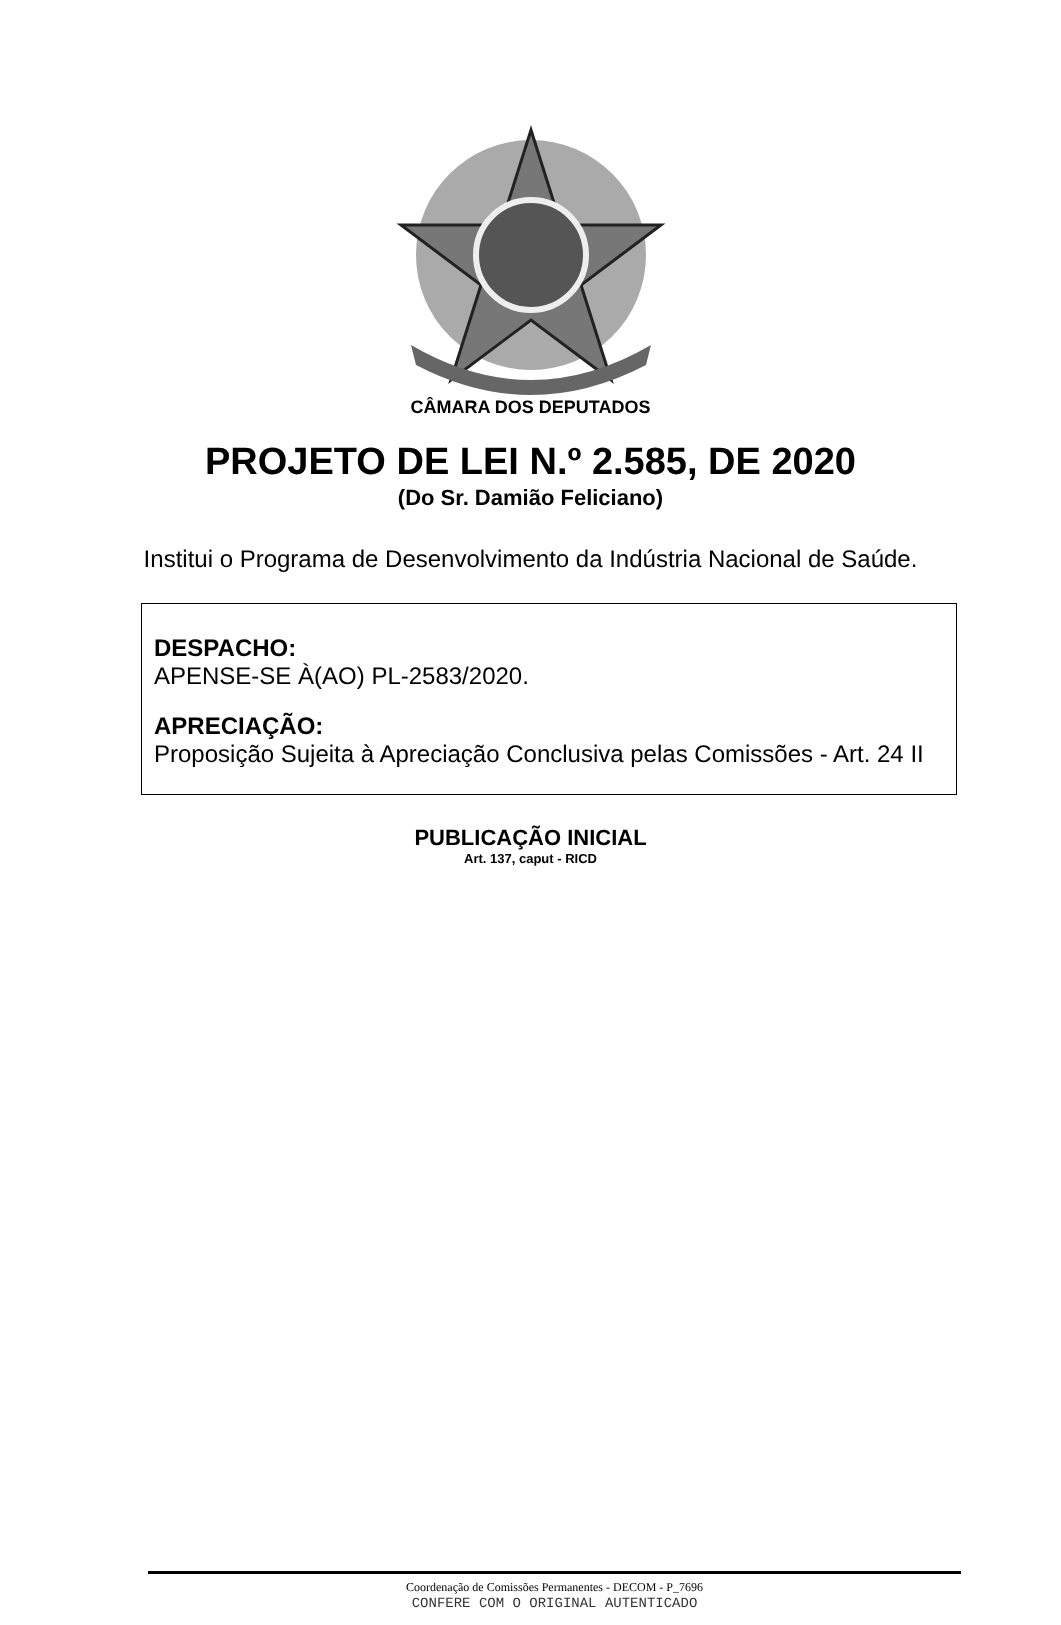CÂMARA DOS DEPUTADOS
PROJETO DE LEI N.º 2.585, DE 2020
(Do Sr. Damião Feliciano)
Institui o Programa de Desenvolvimento da Indústria Nacional de Saúde.
DESPACHO:
APENSE-SE À(AO) PL-2583/2020.
APRECIAÇÃO:
Proposição Sujeita à Apreciação Conclusiva pelas Comissões - Art. 24 II
PUBLICAÇÃO INICIAL
Art. 137, caput - RICD
Coordenação de Comissões Permanentes - DECOM - P_7696
CONFERE COM O ORIGINAL AUTENTICADO